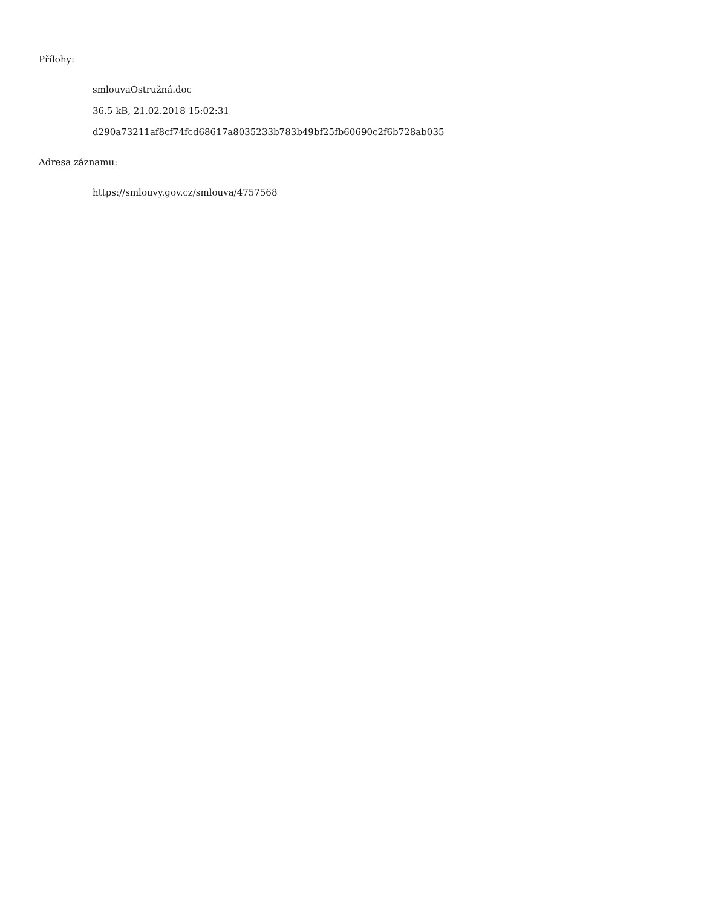Přílohy:
smlouvaOstružná.doc
36.5 kB, 21.02.2018 15:02:31
d290a73211af8cf74fcd68617a8035233b783b49bf25fb60690c2f6b728ab035
Adresa záznamu:
https://smlouvy.gov.cz/smlouva/4757568